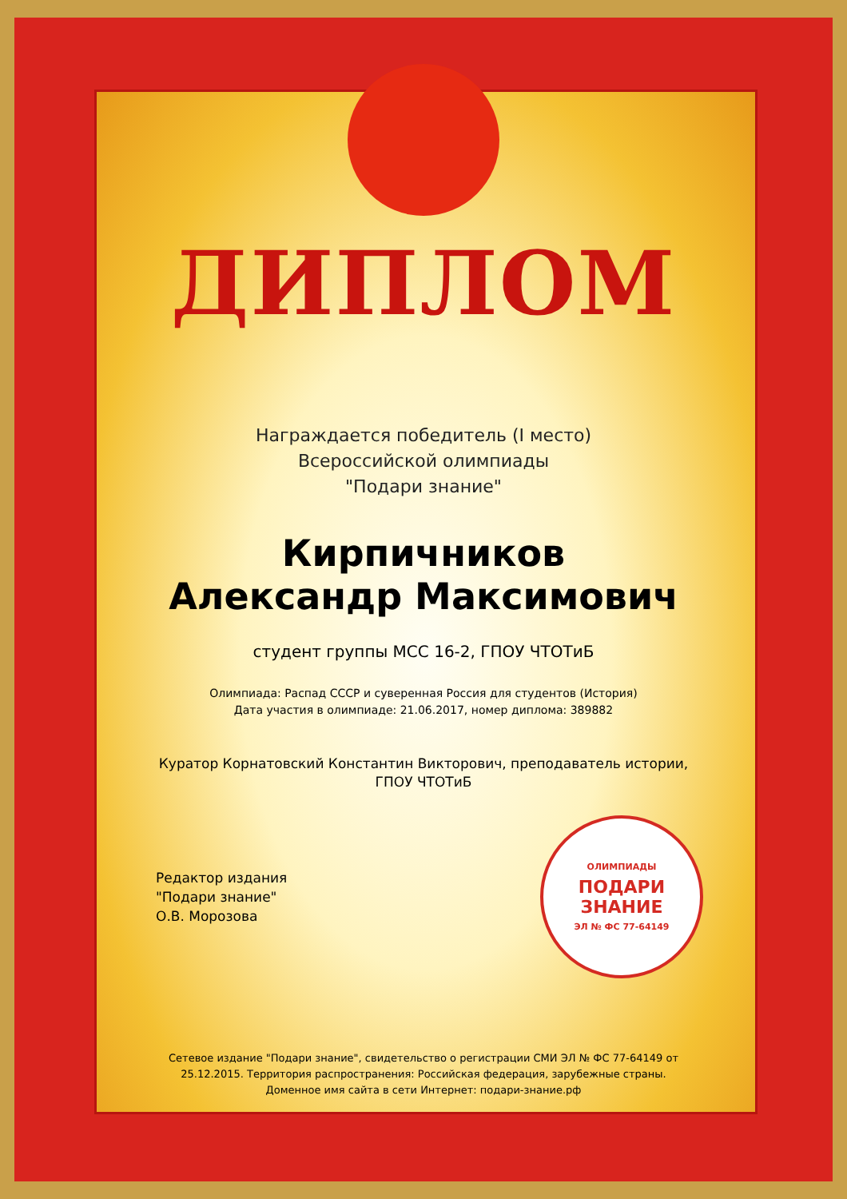ДИПЛОМ
Награждается победитель (I место)
Всероссийской олимпиады
"Подари знание"
Кирпичников
Александр Максимович
студент группы МСС 16-2, ГПОУ ЧТОТиБ
Олимпиада: Распад СССР и суверенная Россия для студентов (История)
Дата участия в олимпиаде: 21.06.2017, номер диплома: 389882
Куратор Корнатовский Константин Викторович, преподаватель истории,
ГПОУ ЧТОТиБ
Редактор издания
"Подари знание"
О.В. Морозова
ОЛИМПИАДЫ
ПОДАРИ ЗНАНИЕ
ЭЛ № ФС 77-64149
Сетевое издание "Подари знание", свидетельство о регистрации СМИ ЭЛ № ФС 77-64149 от
25.12.2015. Территория распространения: Российская федерация, зарубежные страны.
Доменное имя сайта в сети Интернет: подари-знание.рф